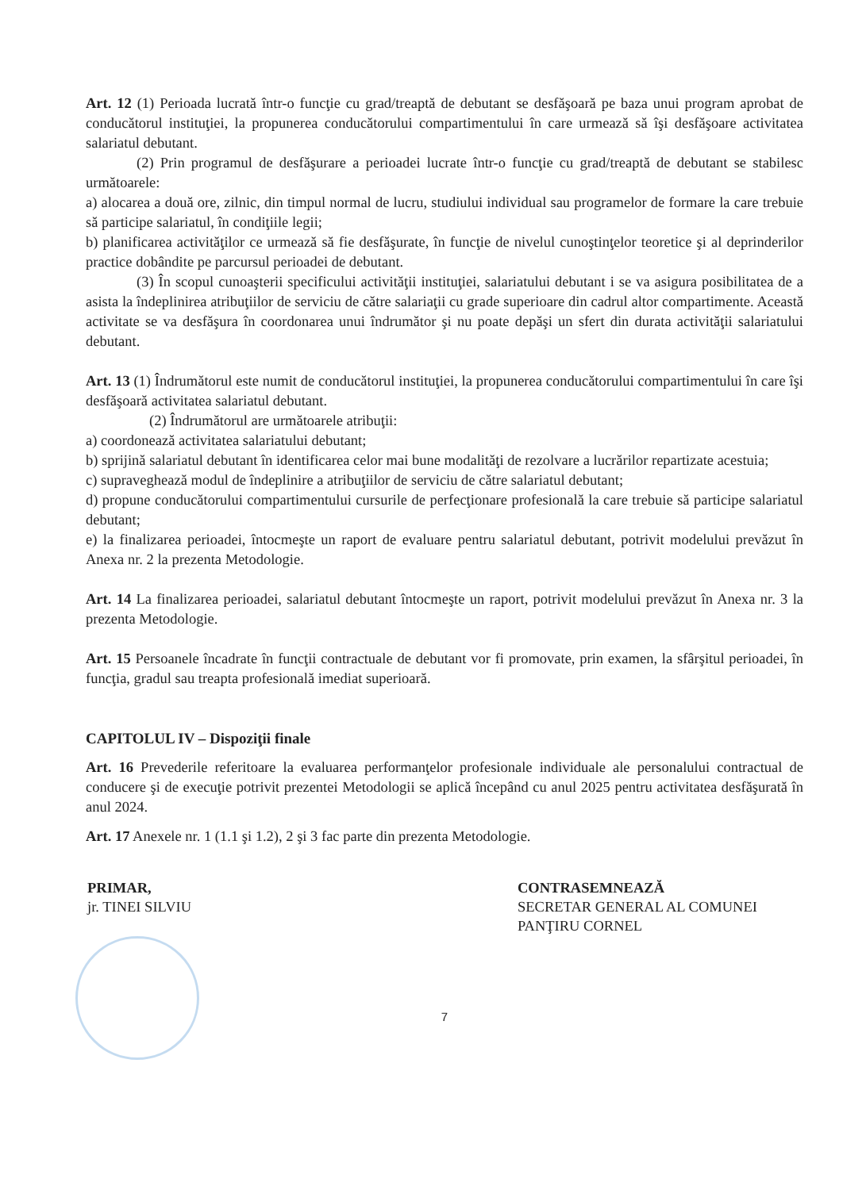Art. 12 (1) Perioada lucrată într-o funcţie cu grad/treaptă de debutant se desfăşoară pe baza unui program aprobat de conducătorul instituţiei, la propunerea conducătorului compartimentului în care urmează să îşi desfăşoare activitatea salariatul debutant.
(2) Prin programul de desfăşurare a perioadei lucrate într-o funcţie cu grad/treaptă de debutant se stabilesc următoarele:
a) alocarea a două ore, zilnic, din timpul normal de lucru, studiului individual sau programelor de formare la care trebuie să participe salariatul, în condiţiile legii;
b) planificarea activităţilor ce urmează să fie desfăşurate, în funcţie de nivelul cunoştinţelor teoretice şi al deprinderilor practice dobândite pe parcursul perioadei de debutant.
(3) În scopul cunoaşterii specificului activităţii instituţiei, salariatului debutant i se va asigura posibilitatea de a asista la îndeplinirea atribuţiilor de serviciu de către salariaţii cu grade superioare din cadrul altor compartimente. Această activitate se va desfăşura în coordonarea unui îndrumător şi nu poate depăşi un sfert din durata activităţii salariatului debutant.
Art. 13 (1) Îndrumătorul este numit de conducătorul instituţiei, la propunerea conducătorului compartimentului în care îşi desfăşoară activitatea salariatul debutant.
(2) Îndrumătorul are următoarele atribuţii:
a) coordonează activitatea salariatului debutant;
b) sprijină salariatul debutant în identificarea celor mai bune modalităţi de rezolvare a lucrărilor repartizate acestuia;
c) supraveghează modul de îndeplinire a atribuţiilor de serviciu de către salariatul debutant;
d) propune conducătorului compartimentului cursurile de perfecţionare profesională la care trebuie să participe salariatul debutant;
e) la finalizarea perioadei, întocmeşte un raport de evaluare pentru salariatul debutant, potrivit modelului prevăzut în Anexa nr. 2 la prezenta Metodologie.
Art. 14 La finalizarea perioadei, salariatul debutant întocmeşte un raport, potrivit modelului prevăzut în Anexa nr. 3 la prezenta Metodologie.
Art. 15 Persoanele încadrate în funcţii contractuale de debutant vor fi promovate, prin examen, la sfârşitul perioadei, în funcţia, gradul sau treapta profesională imediat superioară.
CAPITOLUL IV – Dispoziţii finale
Art. 16 Prevederile referitoare la evaluarea performanţelor profesionale individuale ale personalului contractual de conducere şi de execuţie potrivit prezentei Metodologii se aplică începând cu anul 2025 pentru activitatea desfăşurată în anul 2024.
Art. 17 Anexele nr. 1 (1.1 şi 1.2), 2 şi 3 fac parte din prezenta Metodologie.
PRIMAR,
jr. TINEI SILVIU
CONTRASEMNEAZĂ
SECRETAR GENERAL AL COMUNEI
PANŢIRU CORNEL
7